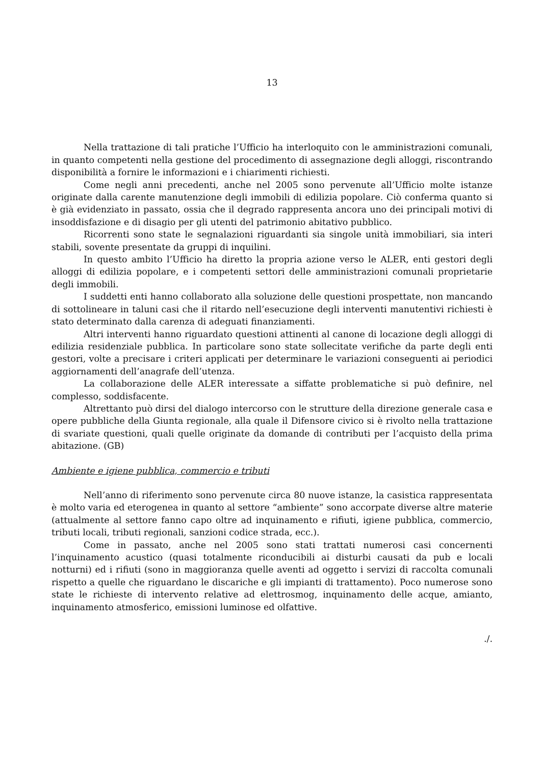13
Nella trattazione di tali pratiche l’Ufficio ha interloquito con le amministrazioni comunali, in quanto competenti nella gestione del procedimento di assegnazione degli alloggi, riscontrando disponibilità a fornire le informazioni e i chiarimenti richiesti.
Come negli anni precedenti, anche nel 2005 sono pervenute all’Ufficio molte istanze originate dalla carente manutenzione degli immobili di edilizia popolare. Ciò conferma quanto si è già evidenziato in passato, ossia che il degrado rappresenta ancora uno dei principali motivi di insoddisfazione e di disagio per gli utenti del patrimonio abitativo pubblico.
Ricorrenti sono state le segnalazioni riguardanti sia singole unità immobiliari, sia interi stabili, sovente presentate da gruppi di inquilini.
In questo ambito l’Ufficio ha diretto la propria azione verso le ALER, enti gestori degli alloggi di edilizia popolare, e i competenti settori delle amministrazioni comunali proprietarie degli immobili.
I suddetti enti hanno collaborato alla soluzione delle questioni prospettate, non mancando di sottolineare in taluni casi che il ritardo nell’esecuzione degli interventi manutentivi richiesti è stato determinato dalla carenza di adeguati finanziamenti.
Altri interventi hanno riguardato questioni attinenti al canone di locazione degli alloggi di edilizia residenziale pubblica. In particolare sono state sollecitate verifiche da parte degli enti gestori, volte a precisare i criteri applicati per determinare le variazioni conseguenti ai periodici aggiornamenti dell’anagrafe dell’utenza.
La collaborazione delle ALER interessate a siffatte problematiche si può definire, nel complesso, soddisfacente.
Altrettanto può dirsi del dialogo intercorso con le strutture della direzione generale casa e opere pubbliche della Giunta regionale, alla quale il Difensore civico si è rivolto nella trattazione di svariate questioni, quali quelle originate da domande di contributi per l’acquisto della prima abitazione. (GB)
Ambiente e igiene pubblica, commercio e tributi
Nell’anno di riferimento sono pervenute circa 80 nuove istanze, la casistica rappresentata è molto varia ed eterogenea in quanto al settore “ambiente” sono accorpate diverse altre materie (attualmente al settore fanno capo oltre ad inquinamento e rifiuti, igiene pubblica, commercio, tributi locali, tributi regionali, sanzioni codice strada, ecc.).
Come in passato, anche nel 2005 sono stati trattati numerosi casi concernenti l’inquinamento acustico (quasi totalmente riconducibili ai disturbi causati da pub e locali notturni) ed i rifiuti (sono in maggioranza quelle aventi ad oggetto i servizi di raccolta comunali rispetto a quelle che riguardano le discariche e gli impianti di trattamento). Poco numerose sono state le richieste di intervento relative ad elettrosmog, inquinamento delle acque, amianto, inquinamento atmosferico, emissioni luminose ed olfattive.
./.